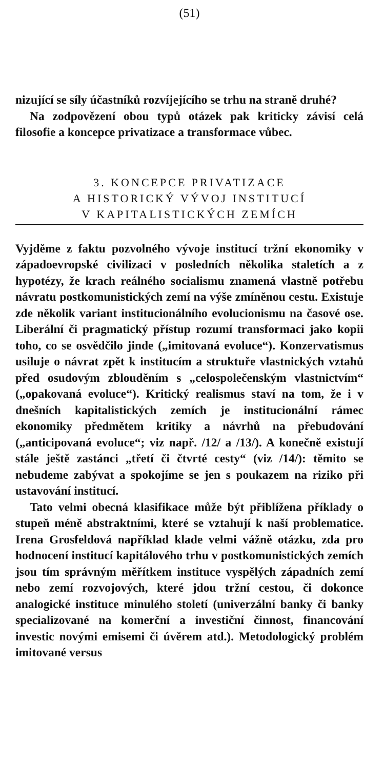(51)
nizující se síly účastníků rozvíjejícího se trhu na straně druhé?
Na zodpovězení obou typů otázek pak kriticky závisí celá filosofie a koncepce privatizace a transformace vůbec.
3. KONCEPCE PRIVATIZACE
A HISTORICKÝ VÝVOJ INSTITUCÍ
V KAPITALISTICKÝCH ZEMÍCH
Vyjděme z faktu pozvolného vývoje institucí tržní ekonomiky v západoevropské civilizaci v posledních několika staletích a z hypotézy, že krach reálného socialismu znamená vlastně potřebu návratu postkomunistických zemí na výše zmíněnou cestu. Existuje zde několik variant institucionálního evolucionismu na časové ose. Liberální či pragmatický přístup rozumí transformaci jako kopii toho, co se osvědčilo jinde („imitovaná evoluce“). Konzervatismus usiluje o návrat zpět k institucím a struktuře vlastnických vztahů před osudovým zblouděním s „celospolečenským vlastnictvím“ („opakovaná evoluce“). Kritický realismus staví na tom, že i v dnešních kapitalistických zemích je institucionální rámec ekonomiky předmětem kritiky a návrhů na přebudování („anticipovaná evoluce“; viz např. /12/ a /13/). A konečně existují stále ještě zastánci „třetí či čtvrté cesty“ (viz /14/): těmito se nebudeme zabývat a spokojíme se jen s poukazem na riziko při ustavování institucí.
Tato velmi obecná klasifikace může být přiblížena příklady o stupeň méně abstraktními, které se vztahují k naší problematice. Irena Grosfeldová například klade velmi vážně otázku, zda pro hodnocení institucí kapitálového trhu v postkomunistických zemích jsou tím správným měřítkem instituce vyspělých západních zemí nebo zemí rozvojových, které jdou tržní cestou, či dokonce analogické instituce minulého století (univerzální banky či banky specializované na komerční a investiční činnost, financování investic novými emisemi či úvěrem atd.). Metodologický problém imitované versus